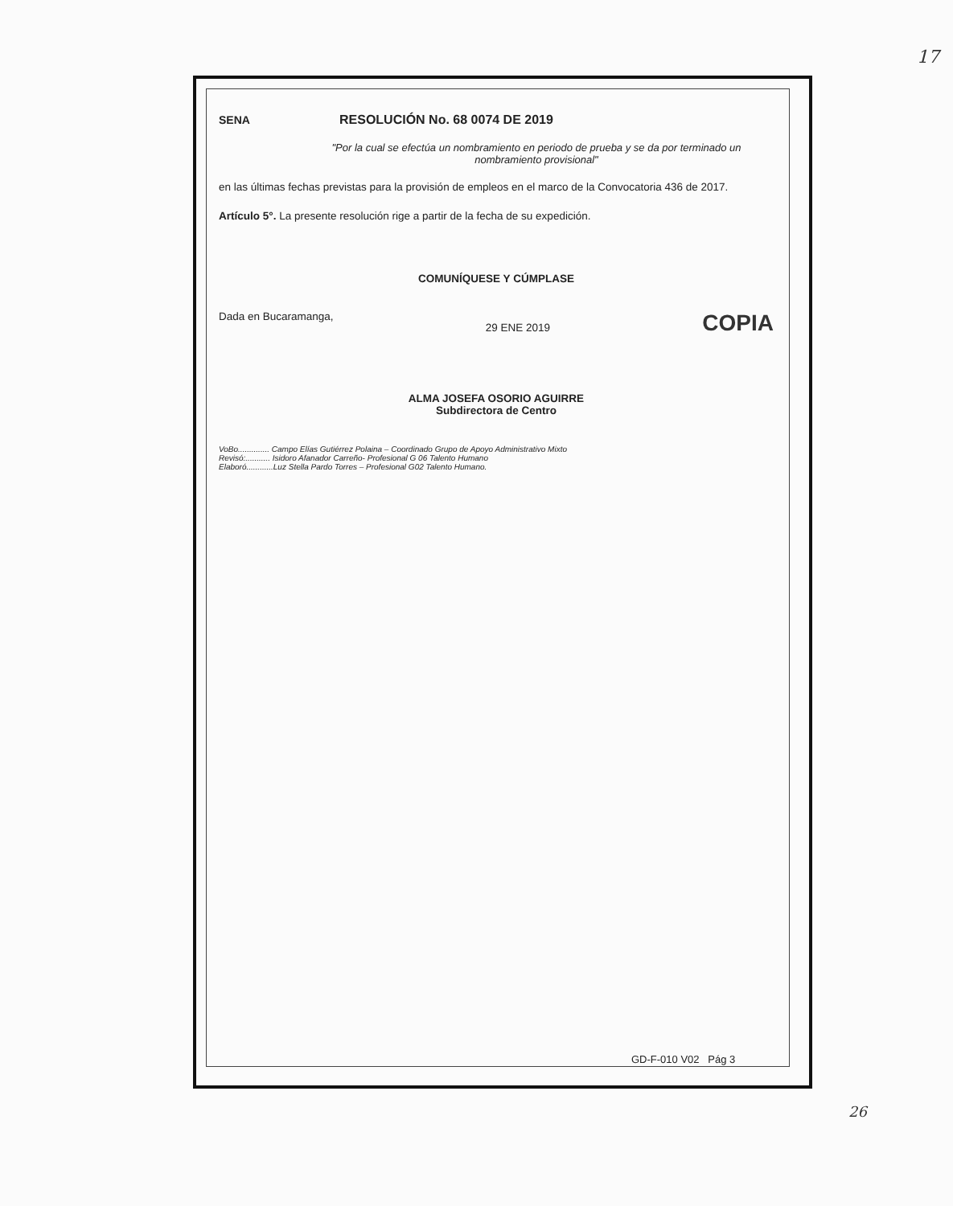17
SENA RESOLUCIÓN No. 68 0074 DE 2019
"Por la cual se efectúa un nombramiento en periodo de prueba y se da por terminado un nombramiento provisional"
en las últimas fechas previstas para la provisión de empleos en el marco de la Convocatoria 436 de 2017.
Artículo 5°. La presente resolución rige a partir de la fecha de su expedición.
COMUNÍQUESE Y CÚMPLASE
Dada en Bucaramanga, 29 ENE 2019 COPIA
ALMA JOSEFA OSORIO AGUIRRE
Subdirectora de Centro
VoBo.............. Campo Elías Gutiérrez Polaina – Coordinado Grupo de Apoyo Administrativo Mixto
Revisó:........... Isidoro Afanador Carreño- Profesional G 06 Talento Humano
Elaboró............Luz Stella Pardo Torres – Profesional G02 Talento Humano.
GD-F-010 V02 Pág 3
26